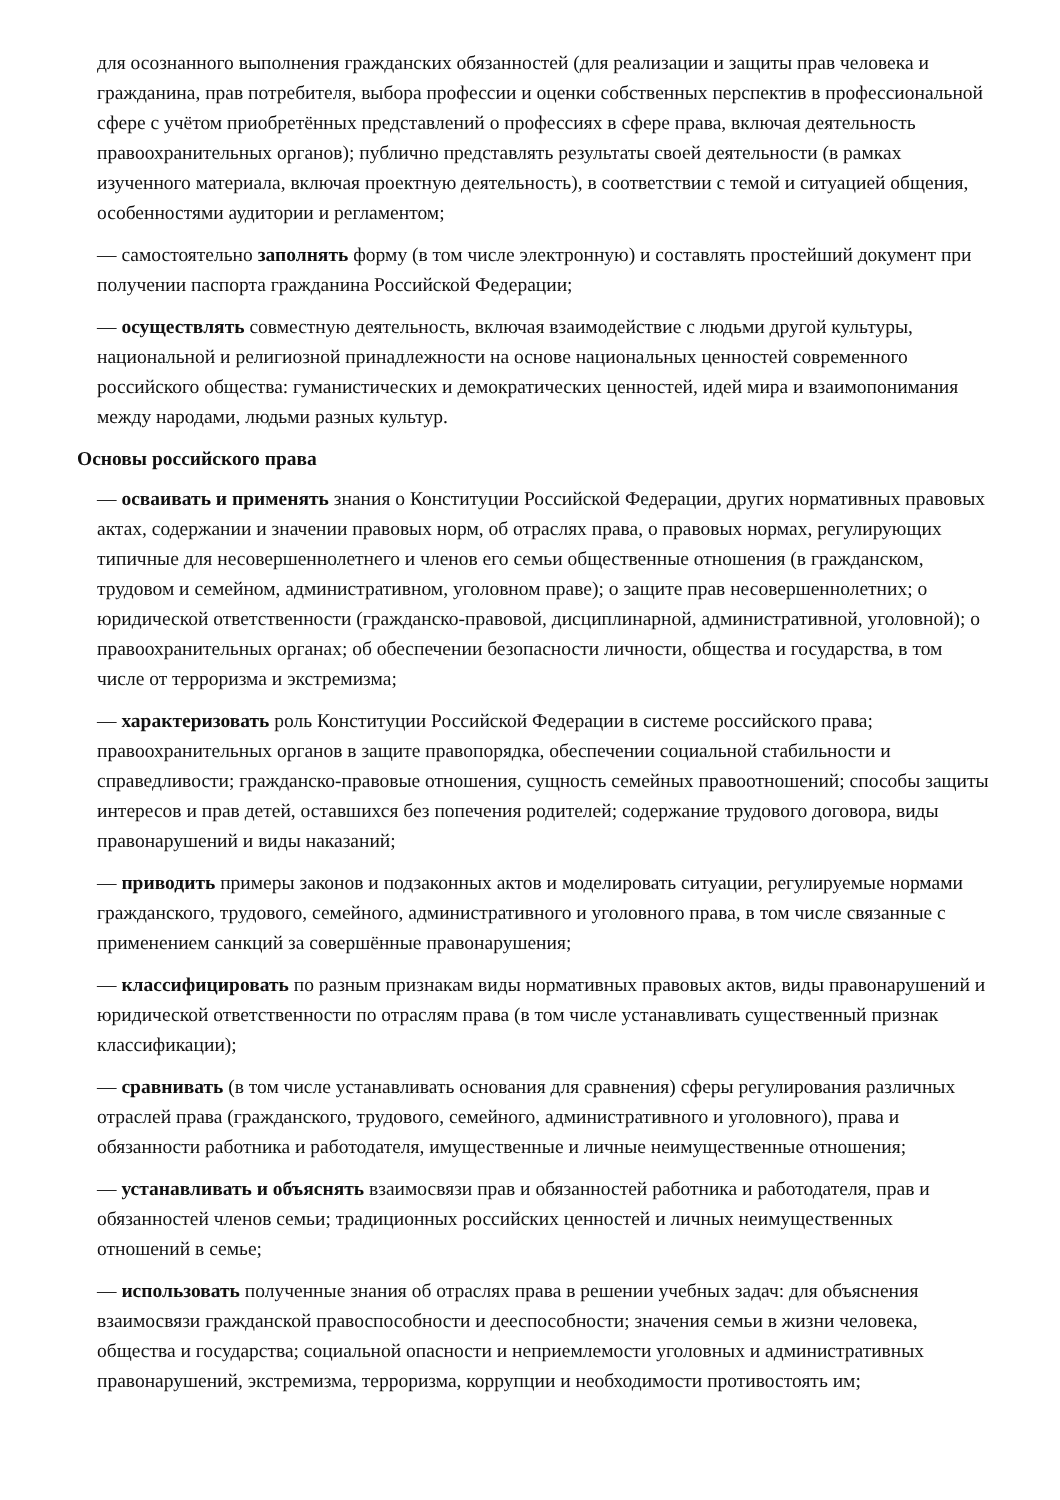для осознанного выполнения гражданских обязанностей (для реализации и защиты прав человека и гражданина, прав потребителя, выбора профессии и оценки собственных перспектив в профессиональной сфере с учётом приобретённых представлений о профессиях в сфере права, включая деятельность правоохранительных органов); публично представлять результаты своей деятельности (в рамках изученного материала, включая проектную деятельность), в соответствии с темой и ситуацией общения, особенностями аудитории и регламентом;
— самостоятельно заполнять форму (в том числе электронную) и составлять простейший документ при получении паспорта гражданина Российской Федерации;
— осуществлять совместную деятельность, включая взаимодействие с людьми другой культуры, национальной и религиозной принадлежности на основе национальных ценностей современного российского общества: гуманистических и демократических ценностей, идей мира и взаимопонимания между народами, людьми разных культур.
Основы российского права
— осваивать и применять знания о Конституции Российской Федерации, других нормативных правовых актах, содержании и значении правовых норм, об отраслях права, о правовых нормах, регулирующих типичные для несовершеннолетнего и членов его семьи общественные отношения (в гражданском, трудовом и семейном, административном, уголовном праве); о защите прав несовершеннолетних; о юридической ответственности (гражданско-правовой, дисциплинарной, административной, уголовной); о правоохранительных органах; об обеспечении безопасности личности, общества и государства, в том числе от терроризма и экстремизма;
— характеризовать роль Конституции Российской Федерации в системе российского права; правоохранительных органов в защите правопорядка, обеспечении социальной стабильности и справедливости; гражданско-правовые отношения, сущность семейных правоотношений; способы защиты интересов и прав детей, оставшихся без попечения родителей; содержание трудового договора, виды правонарушений и виды наказаний;
— приводить примеры законов и подзаконных актов и моделировать ситуации, регулируемые нормами гражданского, трудового, семейного, административного и уголовного права, в том числе связанные с применением санкций за совершённые правонарушения;
— классифицировать по разным признакам виды нормативных правовых актов, виды правонарушений и юридической ответственности по отраслям права (в том числе устанавливать существенный признак классификации);
— сравнивать (в том числе устанавливать основания для сравнения) сферы регулирования различных отраслей права (гражданского, трудового, семейного, административного и уголовного), права и обязанности работника и работодателя, имущественные и личные неимущественные отношения;
— устанавливать и объяснять взаимосвязи прав и обязанностей работника и работодателя, прав и обязанностей членов семьи; традиционных российских ценностей и личных неимущественных отношений в семье;
— использовать полученные знания об отраслях права в решении учебных задач: для объяснения взаимосвязи гражданской правоспособности и дееспособности; значения семьи в жизни человека, общества и государства; социальной опасности и неприемлемости уголовных и административных правонарушений, экстремизма, терроризма, коррупции и необходимости противостоять им;